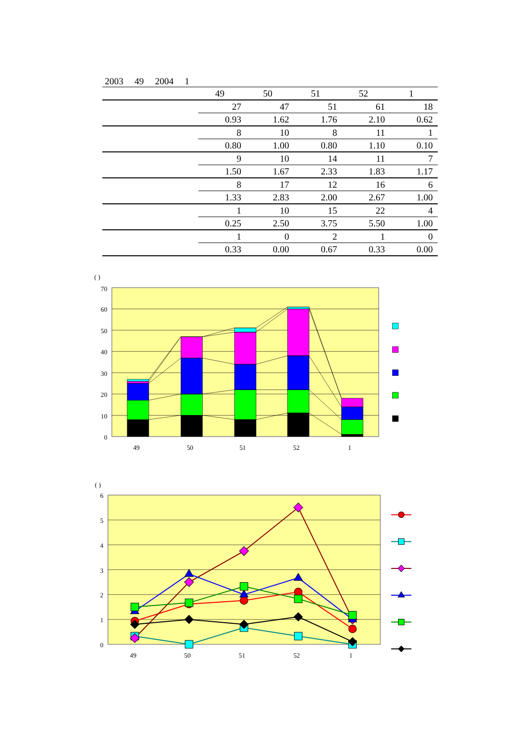2003 49 2004 1
| | | 49 | 50 | 51 | 52 | 1 |
| --- | --- | --- | --- | --- | --- | --- |
| | | 27 | 47 | 51 | 61 | 18 |
| | | 0.93 | 1.62 | 1.76 | 2.10 | 0.62 |
| | | 8 | 10 | 8 | 11 | 1 |
| | | 0.80 | 1.00 | 0.80 | 1.10 | 0.10 |
| | | 9 | 10 | 14 | 11 | 7 |
| | | 1.50 | 1.67 | 2.33 | 1.83 | 1.17 |
| | | 8 | 17 | 12 | 16 | 6 |
| | | 1.33 | 2.83 | 2.00 | 2.67 | 1.00 |
| | | 1 | 10 | 15 | 22 | 4 |
| | | 0.25 | 2.50 | 3.75 | 5.50 | 1.00 |
| | | 1 | 0 | 2 | 1 | 0 |
| | | 0.33 | 0.00 | 0.67 | 0.33 | 0.00 |
( )
70
60
50
40
30
20
10
0
49
50
51
52
1
( )
6
5
4
3
2
1
0
49
50
51
52
1